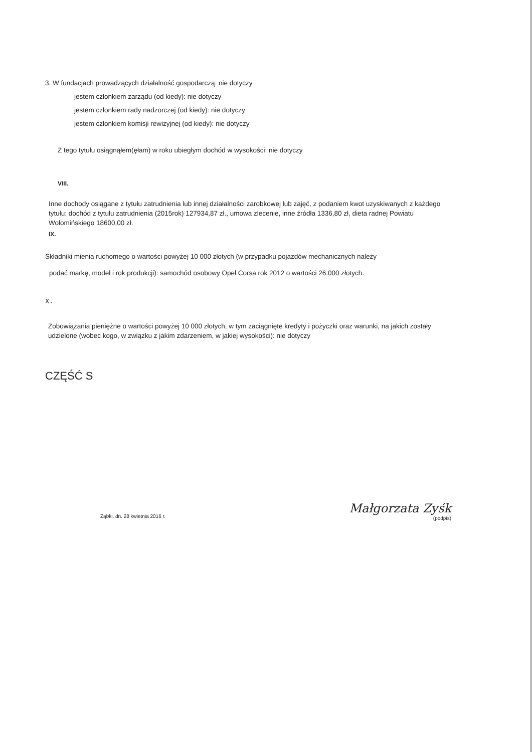3. W fundacjach prowadzących działalność gospodarczą: nie dotyczy
jestem członkiem zarządu (od kiedy): nie dotyczy
jestem członkiem rady nadzorczej (od kiedy): nie dotyczy
jestem członkiem komisji rewizyjnej (od kiedy): nie dotyczy
Z tego tytułu osiągnąłem(ęłam) w roku ubiegłym dochód w wysokości: nie dotyczy
VIII.
Inne dochody osiągane z tytułu zatrudnienia lub innej działalności zarobkowej lub zajęć, z podaniem kwot uzyskiwanych z każdego tytułu: dochód z tytułu zatrudnienia (2015rok) 127934,87 zł., umowa zlecenie, inne źródła 1336,80 zł, dieta radnej Powiatu Wołomińskiego 18600,00 zł.
IX.
Składniki mienia ruchomego o wartości powyżej 10 000 złotych (w przypadku pojazdów mechanicznych należy
podać markę, model i rok produkcji): samochód osobowy Opel Corsa rok 2012 o wartości 26.000 złotych.
X.
Zobowiązania pieniężne o wartości powyżej 10 000 złotych, w tym zaciągnięte kredyty i pożyczki oraz warunki, na jakich zostały udzielone (wobec kogo, w związku z jakim zdarzeniem, w jakiej wysokości): nie dotyczy
CZĘŚĆ S
Ząbki, dn. 28 kwietnia 2016 r.
Małgorzata Zyśk
(podpis)